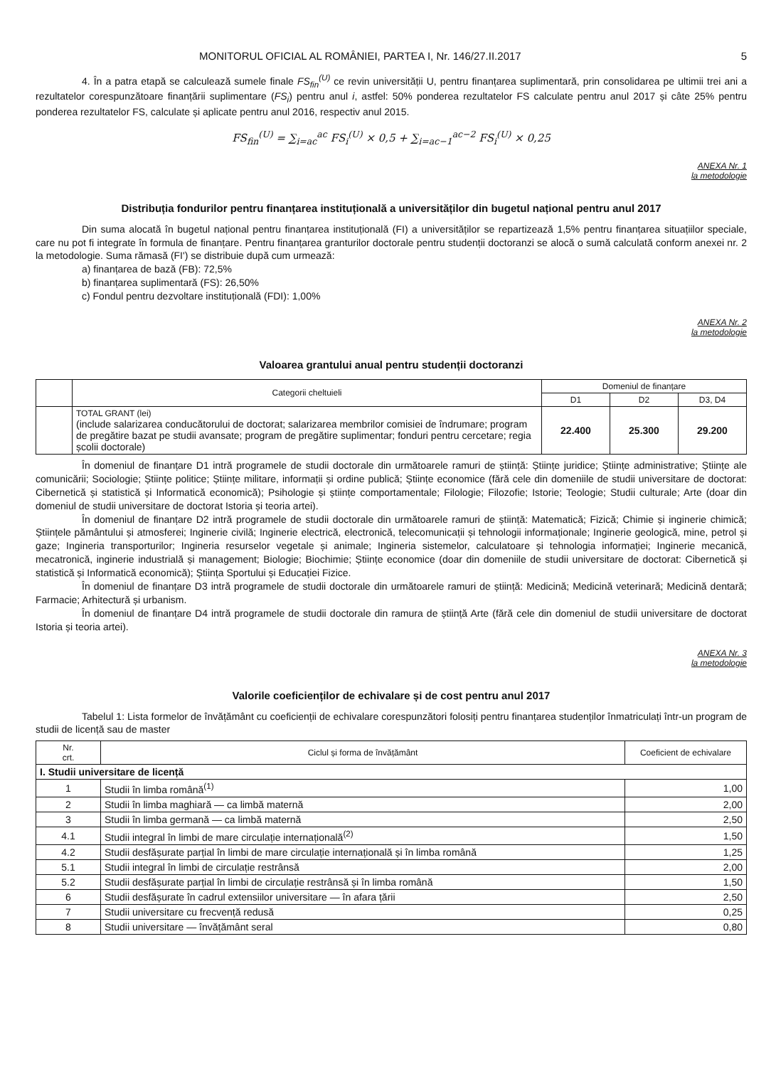MONITORUL OFICIAL AL ROMÂNIEI, PARTEA I, Nr. 146/27.II.2017 5
4. În a patra etapă se calculează sumele finale FS<sub>fin</sub><sup>(U)</sup> ce revin universității U, pentru finanțarea suplimentară, prin consolidarea pe ultimii trei ani a rezultatelor corespunzătoare finanțării suplimentare (FS<sub>i</sub>) pentru anul i, astfel: 50% ponderea rezultatelor FS calculate pentru anul 2017 și câte 25% pentru ponderea rezultatelor FS, calculate și aplicate pentru anul 2016, respectiv anul 2015.
FS<sub>fin</sub><sup>(U)</sup> = ∑<sub>i=ac</sub><sup>ac</sup> FS<sub>i</sub><sup>(U)</sup> × 0,5 + ∑<sub>i=ac−1</sub><sup>ac−2</sup> FS<sub>i</sub><sup>(U)</sup> × 0,25
ANEXA Nr. 1
la metodologie
Distribuția fondurilor pentru finanțarea instituțională a universităților din bugetul național pentru anul 2017
Din suma alocată în bugetul național pentru finanțarea instituțională (FI) a universităților se repartizează 1,5% pentru finanțarea situațiilor speciale, care nu pot fi integrate în formula de finanțare. Pentru finanțarea granturilor doctorale pentru studenții doctoranzi se alocă o sumă calculată conform anexei nr. 2 la metodologie. Suma rămasă (FI') se distribuie după cum urmează:
a) finanțarea de bază (FB): 72,5%
b) finanțarea suplimentară (FS): 26,50%
c) Fondul pentru dezvoltare instituțională (FDI): 1,00%
ANEXA Nr. 2
la metodologie
Valoarea grantului anual pentru studenții doctoranzi
| | Categorii cheltuieli | Domeniul de finanțare | | |
| --- | --- | --- | --- | --- |
| | | D1 | D2 | D3, D4 |
| | TOTAL GRANT (lei) (include salarizarea conducătorului de doctorat; salarizarea membrilor comisiei de îndrumare; program de pregătire bazat pe studii avansate; program de pregătire suplimentar; fonduri pentru cercetare; regia școlii doctorale) | 22.400 | 25.300 | 29.200 |
În domeniul de finanțare D1 intră programele de studii doctorale din următoarele ramuri de știință: Științe juridice; Științe administrative; Științe ale comunicării; Sociologie; Științe politice; Științe militare, informații și ordine publică; Științe economice (fără cele din domeniile de studii universitare de doctorat: Cibernetică și statistică și Informatică economică); Psihologie și științe comportamentale; Filologie; Filozofie; Istorie; Teologie; Studii culturale; Arte (doar din domeniul de studii universitare de doctorat Istoria și teoria artei).
În domeniul de finanțare D2 intră programele de studii doctorale din următoarele ramuri de știință: Matematică; Fizică; Chimie și inginerie chimică; Științele pământului și atmosferei; Inginerie civilă; Inginerie electrică, electronică, telecomunicații și tehnologii informaționale; Inginerie geologică, mine, petrol și gaze; Ingineria transporturilor; Ingineria resurselor vegetale și animale; Ingineria sistemelor, calculatoare și tehnologia informației; Inginerie mecanică, mecatronică, inginerie industrială și management; Biologie; Biochimie; Științe economice (doar din domeniile de studii universitare de doctorat: Cibernetică și statistică și Informatică economică); Știința Sportului și Educației Fizice.
În domeniul de finanțare D3 intră programele de studii doctorale din următoarele ramuri de știință: Medicină; Medicină veterinară; Medicină dentară; Farmacie; Arhitectură și urbanism.
În domeniul de finanțare D4 intră programele de studii doctorale din ramura de știință Arte (fără cele din domeniul de studii universitare de doctorat Istoria și teoria artei).
ANEXA Nr. 3
la metodologie
Valorile coeficienților de echivalare și de cost pentru anul 2017
Tabelul 1: Lista formelor de învățământ cu coeficienții de echivalare corespunzători folosiți pentru finanțarea studenților înmatriculați într-un program de studii de licență sau de master
| Nr. crt. | Ciclul și forma de învățământ | Coeficient de echivalare |
| --- | --- | --- |
| I. Studii universitare de licență | | |
| 1 | Studii în limba română<sup>(1)</sup> | 1,00 |
| 2 | Studii în limba maghiară — ca limbă maternă | 2,00 |
| 3 | Studii în limba germană — ca limbă maternă | 2,50 |
| 4.1 | Studii integral în limbi de mare circulație internațională<sup>(2)</sup> | 1,50 |
| 4.2 | Studii desfășurate parțial în limbi de mare circulație internațională și în limba română | 1,25 |
| 5.1 | Studii integral în limbi de circulație restrânsă | 2,00 |
| 5.2 | Studii desfășurate parțial în limbi de circulație restrânsă și în limba română | 1,50 |
| 6 | Studii desfășurate în cadrul extensiilor universitare — în afara țării | 2,50 |
| 7 | Studii universitare cu frecvență redusă | 0,25 |
| 8 | Studii universitare — învățământ seral | 0,80 |